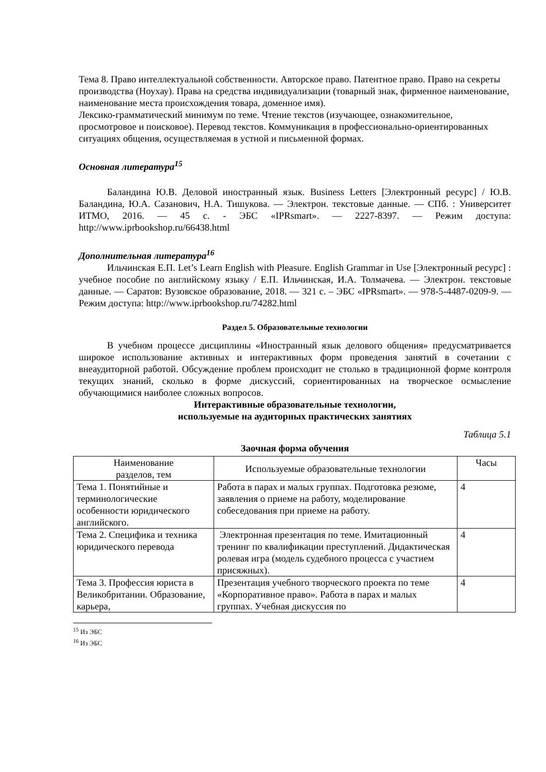Тема 8. Право интеллектуальной собственности. Авторское право. Патентное право. Право на секреты производства (Ноухау). Права на средства индивидуализации (товарный знак, фирменное наименование, наименование места происхождения товара, доменное имя).
Лексико-грамматический минимум по теме. Чтение текстов (изучающее, ознакомительное, просмотровое и поисковое). Перевод текстов. Коммуникация в профессионально-ориентированных ситуациях общения, осуществляемая в устной и письменной формах.
Основная литература<sup>15</sup>
Баландина Ю.В. Деловой иностранный язык. Business Letters [Электронный ресурс] / Ю.В. Баландина, Ю.А. Сазанович, Н.А. Тишукова. — Электрон. текстовые данные. — СПб. : Университет ИТМО, 2016. — 45 c. - ЭБС «IPRsmart». — 2227-8397. — Режим доступа: http://www.iprbookshop.ru/66438.html
Дополнительная литература<sup>16</sup>
Ильчинская Е.П. Let’s Learn English with Pleasure. English Grammar in Use [Электронный ресурс] : учебное пособие по английскому языку / Е.П. Ильчинская, И.А. Толмачева. — Электрон. текстовые данные. — Саратов: Вузовское образование, 2018. — 321 c. – ЭБС «IPRsmart». — 978-5-4487-0209-9. — Режим доступа: http://www.iprbookshop.ru/74282.html
Раздел 5. Образовательные технологии
В учебном процессе дисциплины «Иностранный язык делового общения» предусматривается широкое использование активных и интерактивных форм проведения занятий в сочетании с внеаудиторной работой. Обсуждение проблем происходит не столько в традиционной форме контроля текущих знаний, сколько в форме дискуссий, сориентированных на творческое осмысление обучающимися наиболее сложных вопросов.
Интерактивные образовательные технологии,
используемые на аудиторных практических занятиях
Таблица 5.1
Заочная форма обучения
| Наименование разделов, тем | Используемые образовательные технологии | Часы |
| Тема 1. Понятийные и терминологические особенности юридического английского. | Работа в парах и малых группах. Подготовка резюме, заявления о приеме на работу, моделирование собеседования при приеме на работу. | 4 |
| Тема 2. Специфика и техника юридического перевода | Электронная презентация по теме. Имитационный тренинг по квалификации преступлений. Дидактическая ролевая игра (модель судебного процесса с участием присяжных). | 4 |
| Тема 3. Профессия юриста в Великобритании. Образование, карьера, | Презентация учебного творческого проекта по теме «Корпоративное право». Работа в парах и малых группах. Учебная дискуссия по | 4 |
<sup>15</sup> Из ЭБС
<sup>16</sup> Из ЭБС